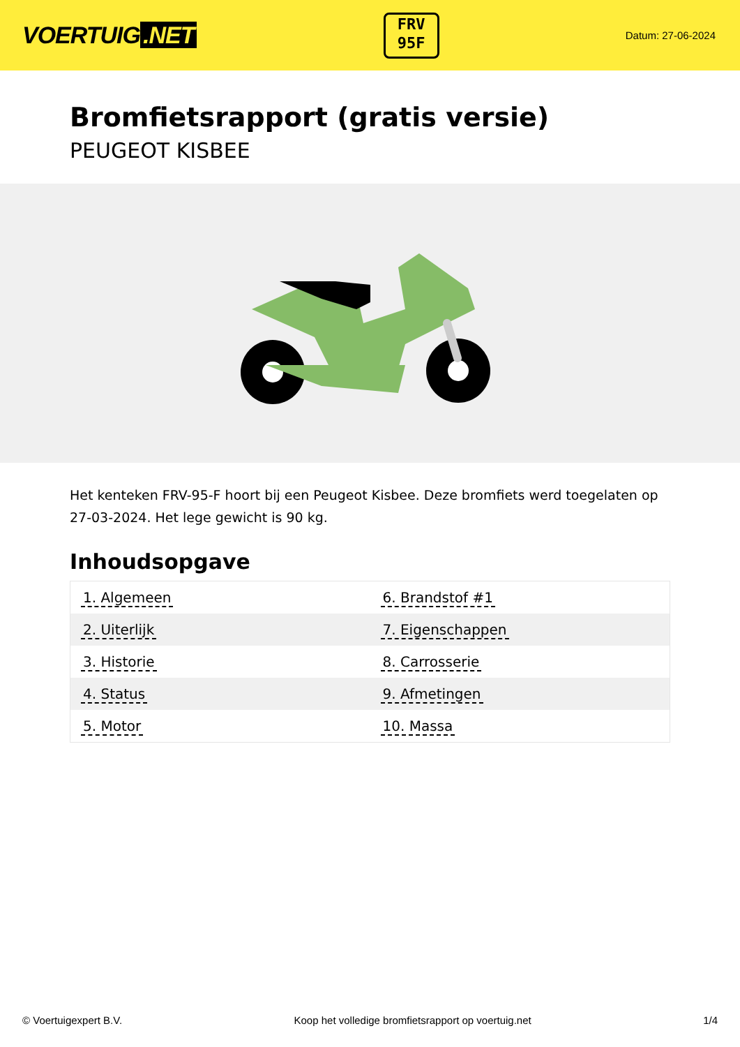VOERTUIG.NET
FRV
95F
Datum: 27-06-2024
Bromfietsrapport (gratis versie)
PEUGEOT KISBEE
Het kenteken FRV-95-F hoort bij een Peugeot Kisbee. Deze bromfiets werd toegelaten op 27-03-2024. Het lege gewicht is 90 kg.
Inhoudsopgave
| 1. Algemeen | 6. Brandstof #1 |
| 2. Uiterlijk | 7. Eigenschappen |
| 3. Historie | 8. Carrosserie |
| 4. Status | 9. Afmetingen |
| 5. Motor | 10. Massa |
© Voertuigexpert B.V. Koop het volledige bromfietsrapport op voertuig.net 1/4